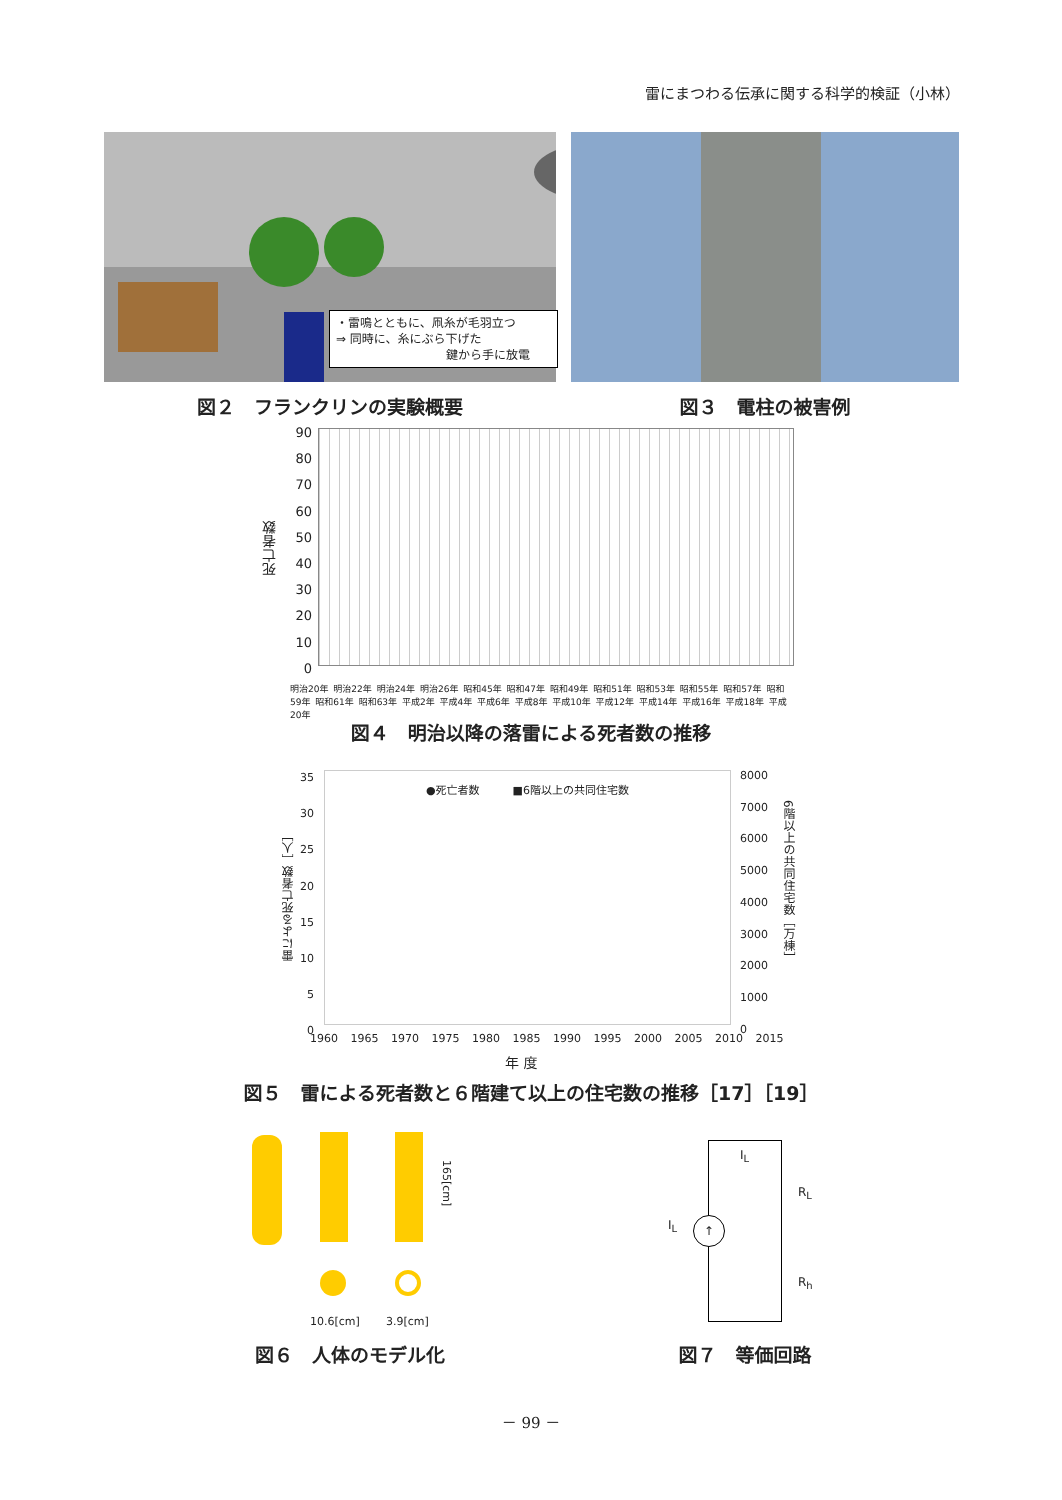雷にまつわる伝承に関する科学的検証（小林）
・雷鳴とともに、凧糸が毛羽立つ
⇒ 同時に、糸にぶら下げた
鍵から手に放電
図２　フランクリンの実験概要 図３　電柱の被害例
死亡者数
90
80
70
60
50
40
30
20
10
0
明治20年 明治22年 明治24年 明治26年 昭和45年 昭和47年 昭和49年 昭和51年 昭和53年 昭和55年 昭和57年 昭和59年 昭和61年 昭和63年 平成2年 平成4年 平成6年 平成8年 平成10年 平成12年 平成14年 平成16年 平成18年 平成20年
図４　明治以降の落雷による死者数の推移
雷による死亡者数［人］
35
30
25
20
15
10
5
0
●死亡者数　　　■6階以上の共同住宅数
8000
7000
6000
5000
4000
3000
2000
1000
0
6階以上の共同住宅数［万棟］
1960 1965 1970 1975 1980 1985 1990 1995 2000 2005 2010 2015
年 度
図５　雷による死者数と６階建て以上の住宅数の推移［17］［19］
165[cm]
10.6[cm] 3.9[cm]
↑
I<sub>L</sub>
I<sub>L</sub>
R<sub>L</sub>
R<sub>h</sub>
図６　人体のモデル化 図７　等価回路
－ 99 －